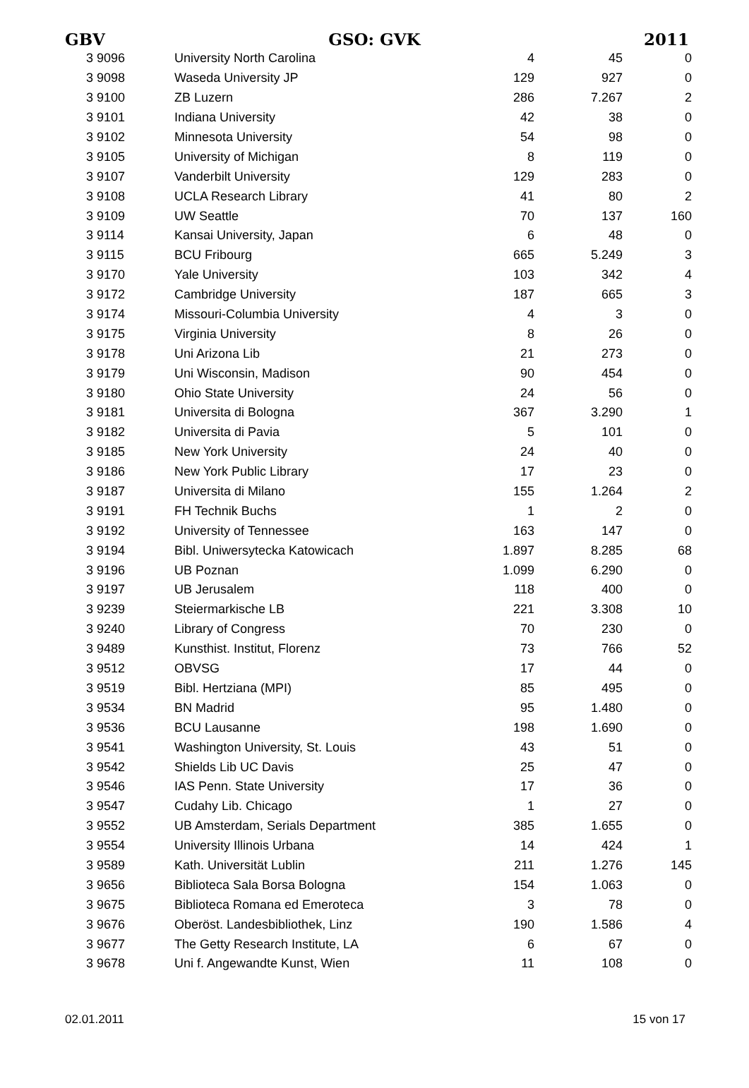GBV GSO: GVK 2011
| 3 9096 | University North Carolina | 4 | 45 | 0 |
| 3 9098 | Waseda University JP | 129 | 927 | 0 |
| 3 9100 | ZB Luzern | 286 | 7.267 | 2 |
| 3 9101 | Indiana University | 42 | 38 | 0 |
| 3 9102 | Minnesota University | 54 | 98 | 0 |
| 3 9105 | University of Michigan | 8 | 119 | 0 |
| 3 9107 | Vanderbilt University | 129 | 283 | 0 |
| 3 9108 | UCLA Research Library | 41 | 80 | 2 |
| 3 9109 | UW Seattle | 70 | 137 | 160 |
| 3 9114 | Kansai University, Japan | 6 | 48 | 0 |
| 3 9115 | BCU Fribourg | 665 | 5.249 | 3 |
| 3 9170 | Yale University | 103 | 342 | 4 |
| 3 9172 | Cambridge University | 187 | 665 | 3 |
| 3 9174 | Missouri-Columbia University | 4 | 3 | 0 |
| 3 9175 | Virginia University | 8 | 26 | 0 |
| 3 9178 | Uni Arizona Lib | 21 | 273 | 0 |
| 3 9179 | Uni Wisconsin, Madison | 90 | 454 | 0 |
| 3 9180 | Ohio State University | 24 | 56 | 0 |
| 3 9181 | Universita di Bologna | 367 | 3.290 | 1 |
| 3 9182 | Universita di Pavia | 5 | 101 | 0 |
| 3 9185 | New York University | 24 | 40 | 0 |
| 3 9186 | New York Public Library | 17 | 23 | 0 |
| 3 9187 | Universita di Milano | 155 | 1.264 | 2 |
| 3 9191 | FH Technik Buchs | 1 | 2 | 0 |
| 3 9192 | University of Tennessee | 163 | 147 | 0 |
| 3 9194 | Bibl. Uniwersytecka Katowicach | 1.897 | 8.285 | 68 |
| 3 9196 | UB Poznan | 1.099 | 6.290 | 0 |
| 3 9197 | UB Jerusalem | 118 | 400 | 0 |
| 3 9239 | Steiermarkische LB | 221 | 3.308 | 10 |
| 3 9240 | Library of Congress | 70 | 230 | 0 |
| 3 9489 | Kunsthist. Institut, Florenz | 73 | 766 | 52 |
| 3 9512 | OBVSG | 17 | 44 | 0 |
| 3 9519 | Bibl. Hertziana (MPI) | 85 | 495 | 0 |
| 3 9534 | BN Madrid | 95 | 1.480 | 0 |
| 3 9536 | BCU Lausanne | 198 | 1.690 | 0 |
| 3 9541 | Washington University, St. Louis | 43 | 51 | 0 |
| 3 9542 | Shields Lib UC Davis | 25 | 47 | 0 |
| 3 9546 | IAS Penn. State University | 17 | 36 | 0 |
| 3 9547 | Cudahy Lib. Chicago | 1 | 27 | 0 |
| 3 9552 | UB Amsterdam, Serials Department | 385 | 1.655 | 0 |
| 3 9554 | University Illinois Urbana | 14 | 424 | 1 |
| 3 9589 | Kath. Universität Lublin | 211 | 1.276 | 145 |
| 3 9656 | Biblioteca Sala Borsa Bologna | 154 | 1.063 | 0 |
| 3 9675 | Biblioteca Romana ed Emeroteca | 3 | 78 | 0 |
| 3 9676 | Oberöst. Landesbibliothek, Linz | 190 | 1.586 | 4 |
| 3 9677 | The Getty Research Institute, LA | 6 | 67 | 0 |
| 3 9678 | Uni f. Angewandte Kunst, Wien | 11 | 108 | 0 |
02.01.2011 15 von 17